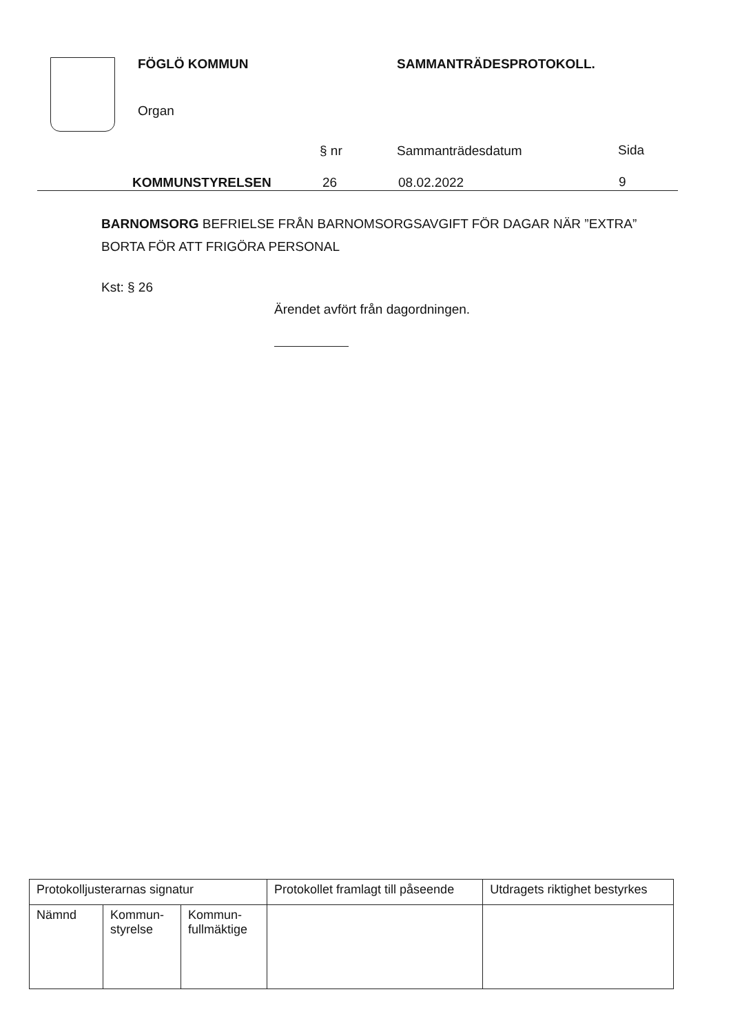FÖGLÖ KOMMUN SAMMANTRÄDESPROTOKOLL.
Organ
§ nr Sammanträdesdatum Sida
KOMMUNSTYRELSEN 26 08.02.2022 9
BARNOMSORG BEFRIELSE FRÅN BARNOMSORGSAVGIFT FÖR DAGAR NÄR ”EXTRA”
BORTA FÖR ATT FRIGÖRA PERSONAL
Kst: § 26
Ärendet avfört från dagordningen.
| Protokolljusterarnas signatur | | | Protokollet framlagt till påseende | Utdragets riktighet bestyrkes |
| Nämnd | Kommun- styrelse | Kommun- fullmäktige | | |